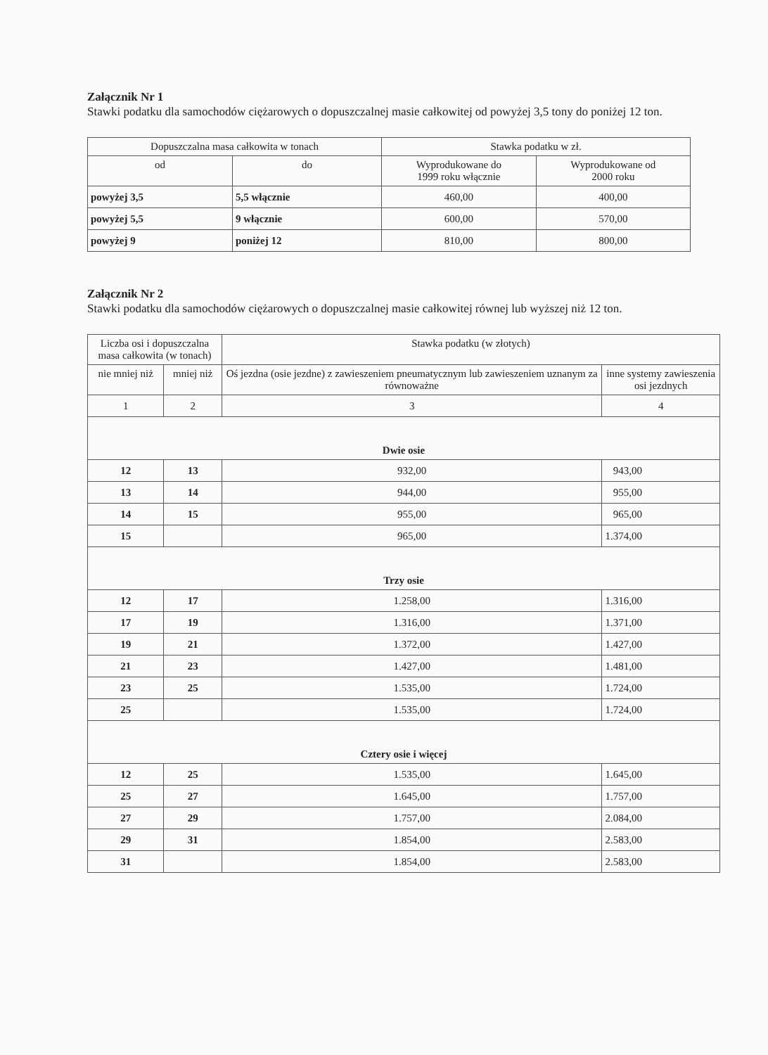Załącznik Nr 1
Stawki podatku dla samochodów ciężarowych o dopuszczalnej masie całkowitej od powyżej 3,5 tony do poniżej 12 ton.
| Dopuszczalna masa całkowita w tonach | | Stawka podatku w zł. | |
| --- | --- | --- | --- |
| od | do | Wyprodukowane do 1999 roku włącznie | Wyprodukowane od 2000 roku |
| powyżej 3,5 | 5,5 włącznie | 460,00 | 400,00 |
| powyżej 5,5 | 9 włącznie | 600,00 | 570,00 |
| powyżej 9 | poniżej 12 | 810,00 | 800,00 |
Załącznik Nr 2
Stawki podatku dla samochodów ciężarowych o dopuszczalnej masie całkowitej równej lub wyższej niż 12 ton.
| Liczba osi i dopuszczalna masa całkowita (w tonach) | | Stawka podatku (w złotych) | |
| --- | --- | --- | --- |
| nie mniej niż | mniej niż | Oś jezdna (osie jezdne) z zawieszeniem pneumatycznym lub zawieszeniem uznanym za równoważne | inne systemy zawieszenia osi jezdnych |
| 1 | 2 | 3 | 4 |
| Dwie osie | | | |
| 12 | 13 | 932,00 | 943,00 |
| 13 | 14 | 944,00 | 955,00 |
| 14 | 15 | 955,00 | 965,00 |
| 15 | | 965,00 | 1.374,00 |
| Trzy osie | | | |
| 12 | 17 | 1.258,00 | 1.316,00 |
| 17 | 19 | 1.316,00 | 1.371,00 |
| 19 | 21 | 1.372,00 | 1.427,00 |
| 21 | 23 | 1.427,00 | 1.481,00 |
| 23 | 25 | 1.535,00 | 1.724,00 |
| 25 | | 1.535,00 | 1.724,00 |
| Cztery osie i więcej | | | |
| 12 | 25 | 1.535,00 | 1.645,00 |
| 25 | 27 | 1.645,00 | 1.757,00 |
| 27 | 29 | 1.757,00 | 2.084,00 |
| 29 | 31 | 1.854,00 | 2.583,00 |
| 31 | | 1.854,00 | 2.583,00 |